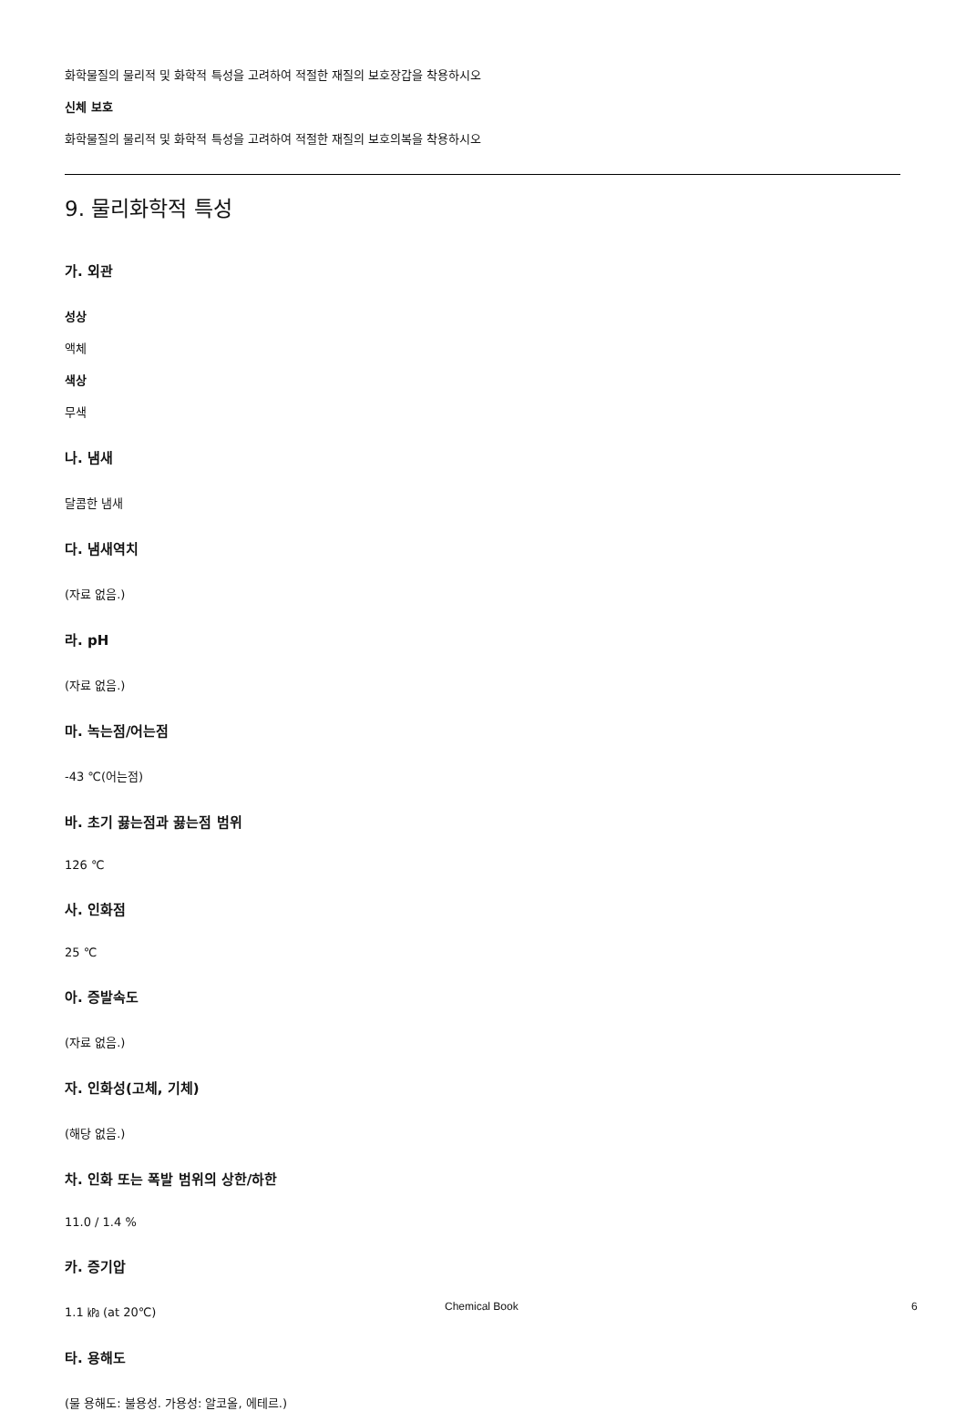화학물질의 물리적 및 화학적 특성을 고려하여 적절한 재질의 보호장갑을 착용하시오
신체 보호
화학물질의 물리적 및 화학적 특성을 고려하여 적절한 재질의 보호의복을 착용하시오
9. 물리화학적 특성
가. 외관
성상
액체
색상
무색
나. 냄새
달콤한 냄새
다. 냄새역치
(자료 없음.)
라. pH
(자료 없음.)
마. 녹는점/어는점
-43 ℃(어는점)
바. 초기 끓는점과 끓는점 범위
126 ℃
사. 인화점
25 ℃
아. 증발속도
(자료 없음.)
자. 인화성(고체, 기체)
(해당 없음.)
차. 인화 또는 폭발 범위의 상한/하한
11.0 / 1.4 %
카. 증기압
1.1 ㎪ (at 20℃)
타. 용해도
(물 용해도: 불용성. 가용성: 알코올, 에테르.)
Chemical Book 6